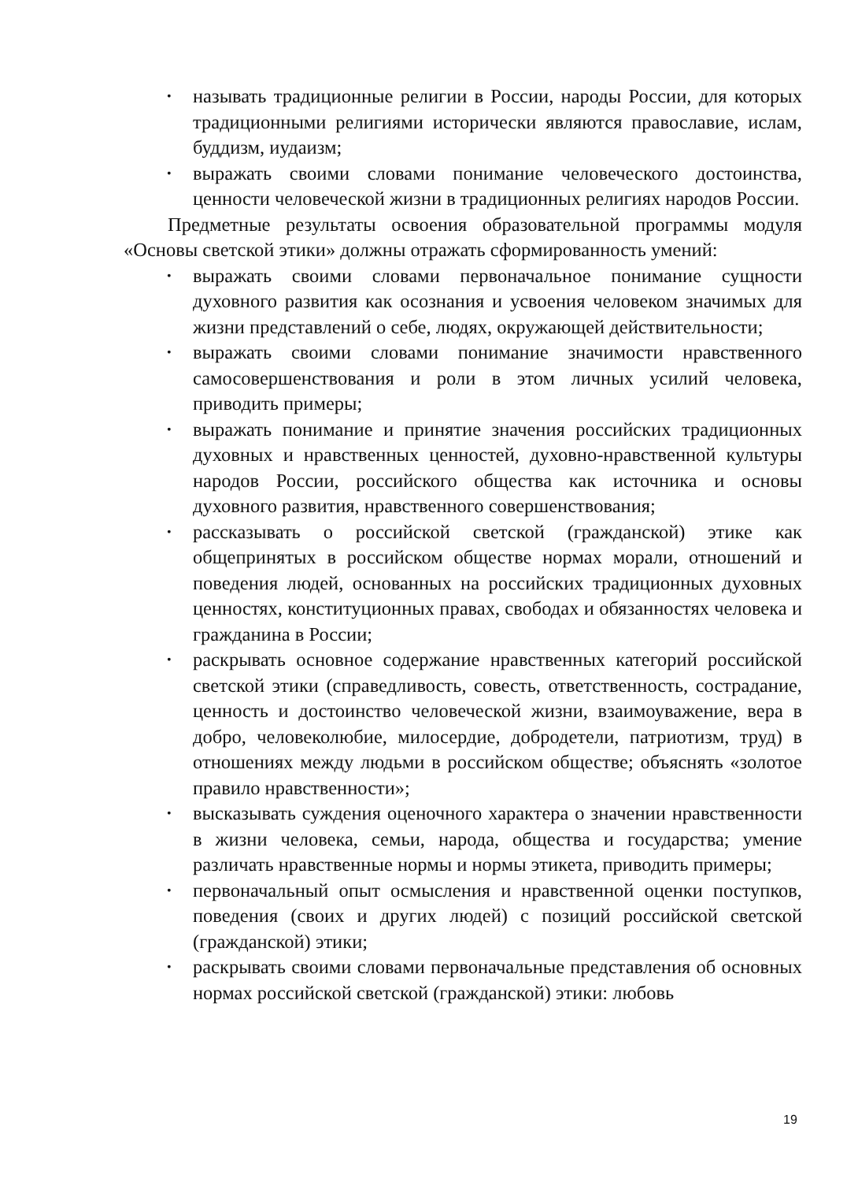• называть традиционные религии в России, народы России, для которых традиционными религиями исторически являются православие, ислам, буддизм, иудаизм;
• выражать своими словами понимание человеческого достоинства, ценности человеческой жизни в традиционных религиях народов России.
Предметные результаты освоения образовательной программы модуля «Основы светской этики» должны отражать сформированность умений:
• выражать своими словами первоначальное понимание сущности духовного развития как осознания и усвоения человеком значимых для жизни представлений о себе, людях, окружающей действительности;
• выражать своими словами понимание значимости нравственного самосовершенствования и роли в этом личных усилий человека, приводить примеры;
• выражать понимание и принятие значения российских традиционных духовных и нравственных ценностей, духовно-нравственной культуры народов России, российского общества как источника и основы духовного развития, нравственного совершенствования;
• рассказывать о российской светской (гражданской) этике как общепринятых в российском обществе нормах морали, отношений и поведения людей, основанных на российских традиционных духовных ценностях, конституционных правах, свободах и обязанностях человека и гражданина в России;
• раскрывать основное содержание нравственных категорий российской светской этики (справедливость, совесть, ответственность, сострадание, ценность и достоинство человеческой жизни, взаимоуважение, вера в добро, человеколюбие, милосердие, добродетели, патриотизм, труд) в отношениях между людьми в российском обществе; объяснять «золотое правило нравственности»;
• высказывать суждения оценочного характера о значении нравственности в жизни человека, семьи, народа, общества и государства; умение различать нравственные нормы и нормы этикета, приводить примеры;
• первоначальный опыт осмысления и нравственной оценки поступков, поведения (своих и других людей) с позиций российской светской (гражданской) этики;
• раскрывать своими словами первоначальные представления об основных нормах российской светской (гражданской) этики: любовь
19